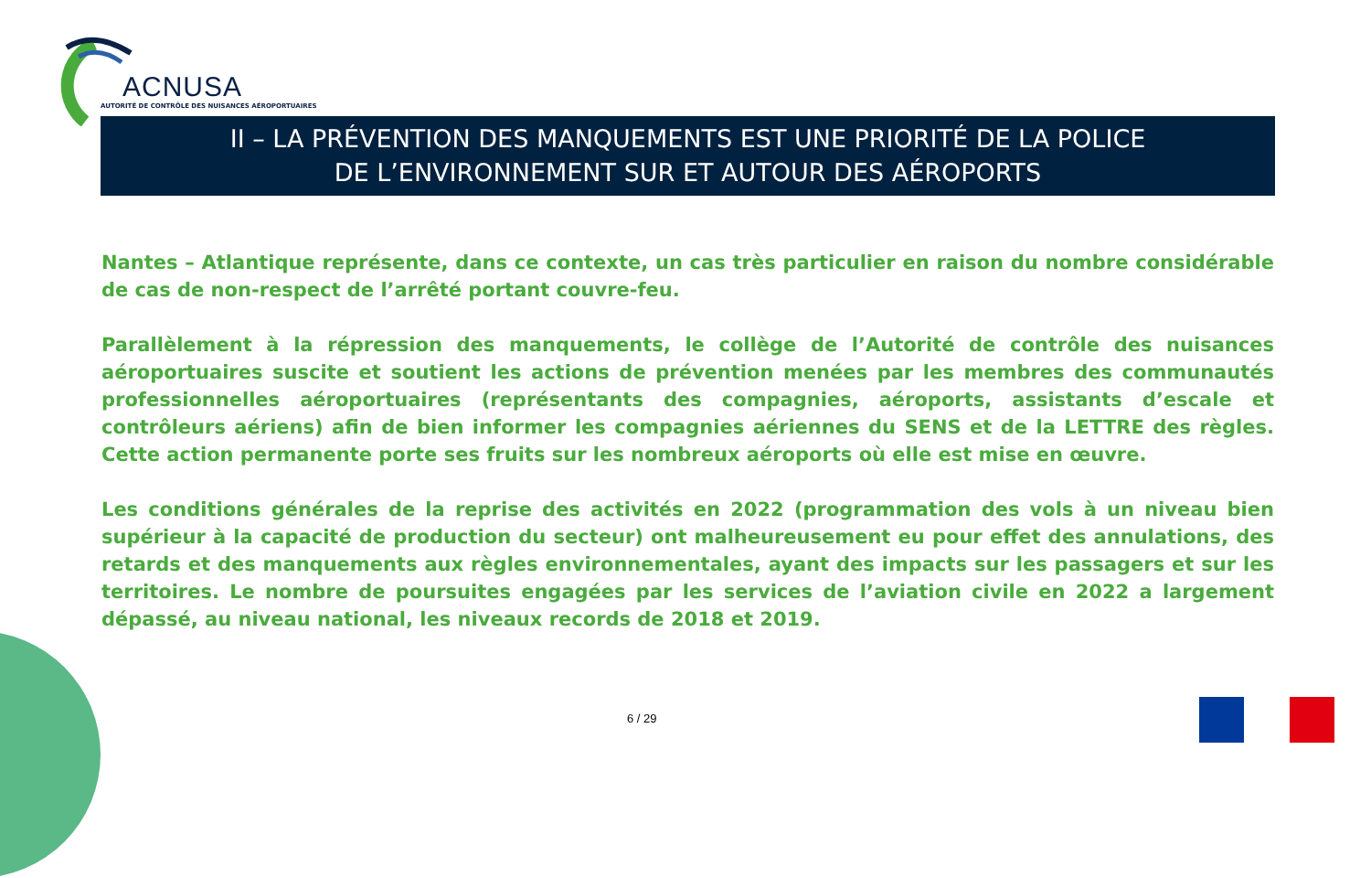ACNUSA
AUTORITÉ DE CONTRÔLE DES NUISANCES AÉROPORTUAIRES
II – LA PRÉVENTION DES MANQUEMENTS EST UNE PRIORITÉ DE LA POLICE
DE L’ENVIRONNEMENT SUR ET AUTOUR DES AÉROPORTS
Nantes – Atlantique représente, dans ce contexte, un cas très particulier en raison du nombre considérable de cas de non-respect de l’arrêté portant couvre-feu.
Parallèlement à la répression des manquements, le collège de l’Autorité de contrôle des nuisances aéroportuaires suscite et soutient les actions de prévention menées par les membres des communautés professionnelles aéroportuaires (représentants des compagnies, aéroports, assistants d’escale et contrôleurs aériens) afin de bien informer les compagnies aériennes du SENS et de la LETTRE des règles. Cette action permanente porte ses fruits sur les nombreux aéroports où elle est mise en œuvre.
Les conditions générales de la reprise des activités en 2022 (programmation des vols à un niveau bien supérieur à la capacité de production du secteur) ont malheureusement eu pour effet des annulations, des retards et des manquements aux règles environnementales, ayant des impacts sur les passagers et sur les territoires. Le nombre de poursuites engagées par les services de l’aviation civile en 2022 a largement dépassé, au niveau national, les niveaux records de 2018 et 2019.
6 / 29